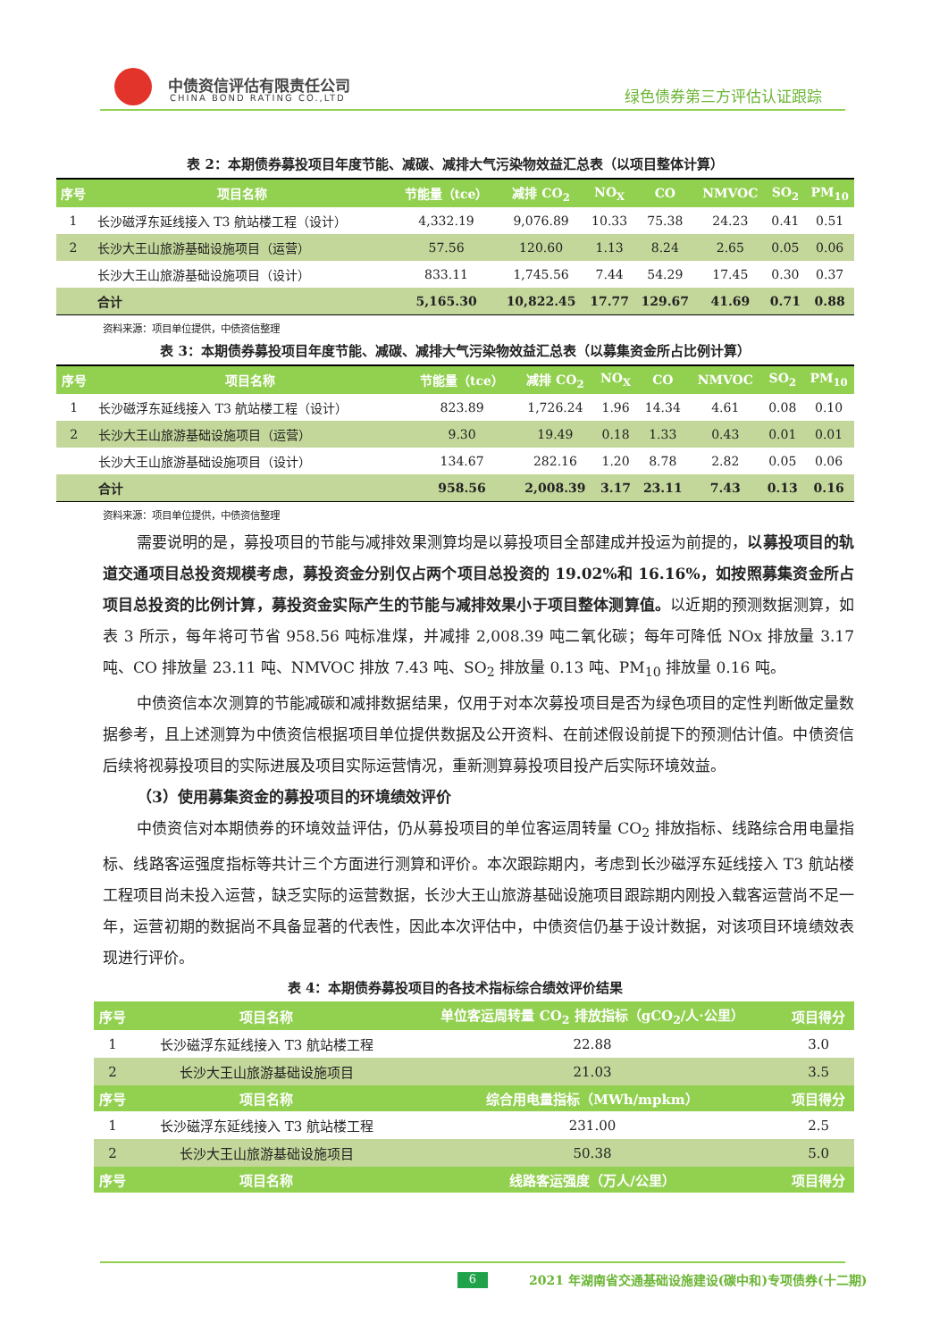中债资信评估有限责任公司
CHINA BOND RATING CO.,LTD 绿色债券第三方评估认证跟踪
表 2：本期债券募投项目年度节能、减碳、减排大气污染物效益汇总表（以项目整体计算）
| 序号 | 项目名称 | 节能量（tce） | 减排 CO<sub>2</sub> | NO<sub>X</sub> | CO | NMVOC | SO<sub>2</sub> | PM<sub>10</sub> |
| --- | --- | --- | --- | --- | --- | --- | --- | --- |
| 1 | 长沙磁浮东延线接入 T3 航站楼工程（设计） | 4,332.19 | 9,076.89 | 10.33 | 75.38 | 24.23 | 0.41 | 0.51 |
| 2 | 长沙大王山旅游基础设施项目（运营） | 57.56 | 120.60 | 1.13 | 8.24 | 2.65 | 0.05 | 0.06 |
| | 长沙大王山旅游基础设施项目（设计） | 833.11 | 1,745.56 | 7.44 | 54.29 | 17.45 | 0.30 | 0.37 |
| | 合计 | 5,165.30 | 10,822.45 | 17.77 | 129.67 | 41.69 | 0.71 | 0.88 |
资料来源：项目单位提供，中债资信整理
表 3：本期债券募投项目年度节能、减碳、减排大气污染物效益汇总表（以募集资金所占比例计算）
| 序号 | 项目名称 | 节能量（tce） | 减排 CO<sub>2</sub> | NO<sub>X</sub> | CO | NMVOC | SO<sub>2</sub> | PM<sub>10</sub> |
| --- | --- | --- | --- | --- | --- | --- | --- | --- |
| 1 | 长沙磁浮东延线接入 T3 航站楼工程（设计） | 823.89 | 1,726.24 | 1.96 | 14.34 | 4.61 | 0.08 | 0.10 |
| 2 | 长沙大王山旅游基础设施项目（运营） | 9.30 | 19.49 | 0.18 | 1.33 | 0.43 | 0.01 | 0.01 |
| | 长沙大王山旅游基础设施项目（设计） | 134.67 | 282.16 | 1.20 | 8.78 | 2.82 | 0.05 | 0.06 |
| | 合计 | 958.56 | 2,008.39 | 3.17 | 23.11 | 7.43 | 0.13 | 0.16 |
资料来源：项目单位提供，中债资信整理
需要说明的是，募投项目的节能与减排效果测算均是以募投项目全部建成并投运为前提的，以募投项目的轨道交通项目总投资规模考虑，募投资金分别仅占两个项目总投资的 19.02%和 16.16%，如按照募集资金所占项目总投资的比例计算，募投资金实际产生的节能与减排效果小于项目整体测算值。以近期的预测数据测算，如表 3 所示，每年将可节省 958.56 吨标准煤，并减排 2,008.39 吨二氧化碳；每年可降低 NOx 排放量 3.17 吨、CO 排放量 23.11 吨、NMVOC 排放 7.43 吨、SO<sub>2</sub> 排放量 0.13 吨、PM<sub>10</sub> 排放量 0.16 吨。
中债资信本次测算的节能减碳和减排数据结果，仅用于对本次募投项目是否为绿色项目的定性判断做定量数据参考，且上述测算为中债资信根据项目单位提供数据及公开资料、在前述假设前提下的预测估计值。中债资信后续将视募投项目的实际进展及项目实际运营情况，重新测算募投项目投产后实际环境效益。
（3）使用募集资金的募投项目的环境绩效评价
中债资信对本期债券的环境效益评估，仍从募投项目的单位客运周转量 CO<sub>2</sub> 排放指标、线路综合用电量指标、线路客运强度指标等共计三个方面进行测算和评价。本次跟踪期内，考虑到长沙磁浮东延线接入 T3 航站楼工程项目尚未投入运营，缺乏实际的运营数据，长沙大王山旅游基础设施项目跟踪期内刚投入载客运营尚不足一年，运营初期的数据尚不具备显著的代表性，因此本次评估中，中债资信仍基于设计数据，对该项目环境绩效表现进行评价。
表 4：本期债券募投项目的各技术指标综合绩效评价结果
| 序号 | 项目名称 | 单位客运周转量 CO<sub>2</sub> 排放指标（gCO<sub>2</sub>/人·公里） | 项目得分 |
| --- | --- | --- | --- |
| 1 | 长沙磁浮东延线接入 T3 航站楼工程 | 22.88 | 3.0 |
| 2 | 长沙大王山旅游基础设施项目 | 21.03 | 3.5 |
| 序号 | 项目名称 | 综合用电量指标（MWh/mpkm） | 项目得分 |
| 1 | 长沙磁浮东延线接入 T3 航站楼工程 | 231.00 | 2.5 |
| 2 | 长沙大王山旅游基础设施项目 | 50.38 | 5.0 |
| 序号 | 项目名称 | 线路客运强度（万人/公里） | 项目得分 |
6 2021 年湖南省交通基础设施建设(碳中和)专项债券(十二期)